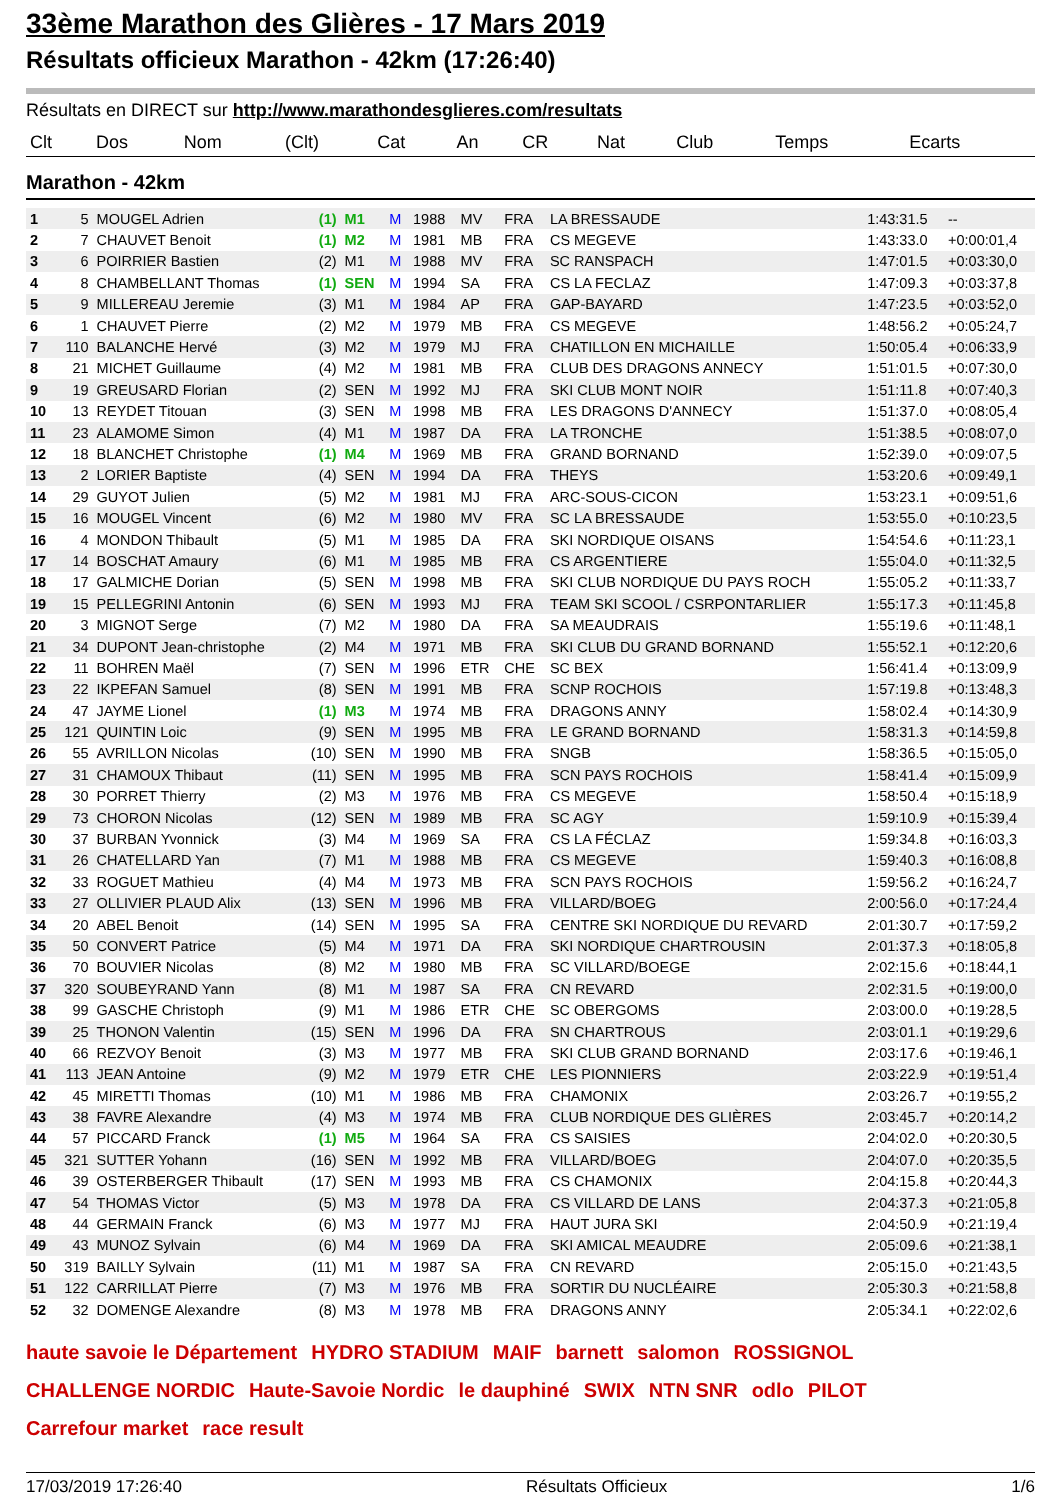33ème Marathon des Glières - 17 Mars 2019
Résultats officieux Marathon - 42km (17:26:40)
Résultats en DIRECT sur http://www.marathondesglieres.com/resultats
| Clt | Dos | Nom | (Clt) | Cat | An | CR | Nat | Club | Temps | Ecarts |
| --- | --- | --- | --- | --- | --- | --- | --- | --- | --- | --- |
Marathon - 42km
| 1 | 5 | MOUGEL Adrien | (1) | M1 | M | 1988 | MV | FRA | LA BRESSAUDE | 1:43:31.5 | -- |
| 2 | 7 | CHAUVET Benoit | (1) | M2 | M | 1981 | MB | FRA | CS MEGEVE | 1:43:33.0 | +0:00:01,4 |
| 3 | 6 | POIRRIER Bastien | (2) | M1 | M | 1988 | MV | FRA | SC RANSPACH | 1:47:01.5 | +0:03:30,0 |
| 4 | 8 | CHAMBELLANT Thomas | (1) | SEN | M | 1994 | SA | FRA | CS LA FECLAZ | 1:47:09.3 | +0:03:37,8 |
| 5 | 9 | MILLEREAU Jeremie | (3) | M1 | M | 1984 | AP | FRA | GAP-BAYARD | 1:47:23.5 | +0:03:52,0 |
| 6 | 1 | CHAUVET Pierre | (2) | M2 | M | 1979 | MB | FRA | CS MEGEVE | 1:48:56.2 | +0:05:24,7 |
| 7 | 110 | BALANCHE Hervé | (3) | M2 | M | 1979 | MJ | FRA | CHATILLON EN MICHAILLE | 1:50:05.4 | +0:06:33,9 |
| 8 | 21 | MICHET Guillaume | (4) | M2 | M | 1981 | MB | FRA | CLUB DES DRAGONS ANNECY | 1:51:01.5 | +0:07:30,0 |
| 9 | 19 | GREUSARD Florian | (2) | SEN | M | 1992 | MJ | FRA | SKI CLUB MONT NOIR | 1:51:11.8 | +0:07:40,3 |
| 10 | 13 | REYDET Titouan | (3) | SEN | M | 1998 | MB | FRA | LES DRAGONS D'ANNECY | 1:51:37.0 | +0:08:05,4 |
| 11 | 23 | ALAMOME Simon | (4) | M1 | M | 1987 | DA | FRA | LA TRONCHE | 1:51:38.5 | +0:08:07,0 |
| 12 | 18 | BLANCHET Christophe | (1) | M4 | M | 1969 | MB | FRA | GRAND BORNAND | 1:52:39.0 | +0:09:07,5 |
| 13 | 2 | LORIER Baptiste | (4) | SEN | M | 1994 | DA | FRA | THEYS | 1:53:20.6 | +0:09:49,1 |
| 14 | 29 | GUYOT Julien | (5) | M2 | M | 1981 | MJ | FRA | ARC-SOUS-CICON | 1:53:23.1 | +0:09:51,6 |
| 15 | 16 | MOUGEL Vincent | (6) | M2 | M | 1980 | MV | FRA | SC LA BRESSAUDE | 1:53:55.0 | +0:10:23,5 |
| 16 | 4 | MONDON Thibault | (5) | M1 | M | 1985 | DA | FRA | SKI NORDIQUE OISANS | 1:54:54.6 | +0:11:23,1 |
| 17 | 14 | BOSCHAT Amaury | (6) | M1 | M | 1985 | MB | FRA | CS ARGENTIERE | 1:55:04.0 | +0:11:32,5 |
| 18 | 17 | GALMICHE Dorian | (5) | SEN | M | 1998 | MB | FRA | SKI CLUB NORDIQUE DU PAYS ROCH | 1:55:05.2 | +0:11:33,7 |
| 19 | 15 | PELLEGRINI Antonin | (6) | SEN | M | 1993 | MJ | FRA | TEAM SKI SCOOL / CSRPONTARLIER | 1:55:17.3 | +0:11:45,8 |
| 20 | 3 | MIGNOT Serge | (7) | M2 | M | 1980 | DA | FRA | SA MEAUDRAIS | 1:55:19.6 | +0:11:48,1 |
| 21 | 34 | DUPONT Jean-christophe | (2) | M4 | M | 1971 | MB | FRA | SKI CLUB DU GRAND BORNAND | 1:55:52.1 | +0:12:20,6 |
| 22 | 11 | BOHREN Maël | (7) | SEN | M | 1996 | ETR | CHE | SC BEX | 1:56:41.4 | +0:13:09,9 |
| 23 | 22 | IKPEFAN Samuel | (8) | SEN | M | 1991 | MB | FRA | SCNP ROCHOIS | 1:57:19.8 | +0:13:48,3 |
| 24 | 47 | JAYME Lionel | (1) | M3 | M | 1974 | MB | FRA | DRAGONS ANNY | 1:58:02.4 | +0:14:30,9 |
| 25 | 121 | QUINTIN Loic | (9) | SEN | M | 1995 | MB | FRA | LE GRAND BORNAND | 1:58:31.3 | +0:14:59,8 |
| 26 | 55 | AVRILLON Nicolas | (10) | SEN | M | 1990 | MB | FRA | SNGB | 1:58:36.5 | +0:15:05,0 |
| 27 | 31 | CHAMOUX Thibaut | (11) | SEN | M | 1995 | MB | FRA | SCN PAYS ROCHOIS | 1:58:41.4 | +0:15:09,9 |
| 28 | 30 | PORRET Thierry | (2) | M3 | M | 1976 | MB | FRA | CS MEGEVE | 1:58:50.4 | +0:15:18,9 |
| 29 | 73 | CHORON Nicolas | (12) | SEN | M | 1989 | MB | FRA | SC AGY | 1:59:10.9 | +0:15:39,4 |
| 30 | 37 | BURBAN Yvonnick | (3) | M4 | M | 1969 | SA | FRA | CS LA FÉCLAZ | 1:59:34.8 | +0:16:03,3 |
| 31 | 26 | CHATELLARD Yan | (7) | M1 | M | 1988 | MB | FRA | CS MEGEVE | 1:59:40.3 | +0:16:08,8 |
| 32 | 33 | ROGUET Mathieu | (4) | M4 | M | 1973 | MB | FRA | SCN PAYS ROCHOIS | 1:59:56.2 | +0:16:24,7 |
| 33 | 27 | OLLIVIER PLAUD Alix | (13) | SEN | M | 1996 | MB | FRA | VILLARD/BOEG | 2:00:56.0 | +0:17:24,4 |
| 34 | 20 | ABEL Benoit | (14) | SEN | M | 1995 | SA | FRA | CENTRE SKI NORDIQUE DU REVARD | 2:01:30.7 | +0:17:59,2 |
| 35 | 50 | CONVERT Patrice | (5) | M4 | M | 1971 | DA | FRA | SKI NORDIQUE CHARTROUSIN | 2:01:37.3 | +0:18:05,8 |
| 36 | 70 | BOUVIER Nicolas | (8) | M2 | M | 1980 | MB | FRA | SC VILLARD/BOEGE | 2:02:15.6 | +0:18:44,1 |
| 37 | 320 | SOUBEYRAND Yann | (8) | M1 | M | 1987 | SA | FRA | CN REVARD | 2:02:31.5 | +0:19:00,0 |
| 38 | 99 | GASCHE Christoph | (9) | M1 | M | 1986 | ETR | CHE | SC OBERGOMS | 2:03:00.0 | +0:19:28,5 |
| 39 | 25 | THONON Valentin | (15) | SEN | M | 1996 | DA | FRA | SN CHARTROUS | 2:03:01.1 | +0:19:29,6 |
| 40 | 66 | REZVOY Benoit | (3) | M3 | M | 1977 | MB | FRA | SKI CLUB GRAND BORNAND | 2:03:17.6 | +0:19:46,1 |
| 41 | 113 | JEAN Antoine | (9) | M2 | M | 1979 | ETR | CHE | LES PIONNIERS | 2:03:22.9 | +0:19:51,4 |
| 42 | 45 | MIRETTI Thomas | (10) | M1 | M | 1986 | MB | FRA | CHAMONIX | 2:03:26.7 | +0:19:55,2 |
| 43 | 38 | FAVRE Alexandre | (4) | M3 | M | 1974 | MB | FRA | CLUB NORDIQUE DES GLIÈRES | 2:03:45.7 | +0:20:14,2 |
| 44 | 57 | PICCARD Franck | (1) | M5 | M | 1964 | SA | FRA | CS SAISIES | 2:04:02.0 | +0:20:30,5 |
| 45 | 321 | SUTTER Yohann | (16) | SEN | M | 1992 | MB | FRA | VILLARD/BOEG | 2:04:07.0 | +0:20:35,5 |
| 46 | 39 | OSTERBERGER Thibault | (17) | SEN | M | 1993 | MB | FRA | CS CHAMONIX | 2:04:15.8 | +0:20:44,3 |
| 47 | 54 | THOMAS Victor | (5) | M3 | M | 1978 | DA | FRA | CS VILLARD DE LANS | 2:04:37.3 | +0:21:05,8 |
| 48 | 44 | GERMAIN Franck | (6) | M3 | M | 1977 | MJ | FRA | HAUT JURA SKI | 2:04:50.9 | +0:21:19,4 |
| 49 | 43 | MUNOZ Sylvain | (6) | M4 | M | 1969 | DA | FRA | SKI AMICAL MEAUDRE | 2:05:09.6 | +0:21:38,1 |
| 50 | 319 | BAILLY Sylvain | (11) | M1 | M | 1987 | SA | FRA | CN REVARD | 2:05:15.0 | +0:21:43,5 |
| 51 | 122 | CARRILLAT Pierre | (7) | M3 | M | 1976 | MB | FRA | SORTIR DU NUCLÉAIRE | 2:05:30.3 | +0:21:58,8 |
| 52 | 32 | DOMENGE Alexandre | (8) | M3 | M | 1978 | MB | FRA | DRAGONS ANNY | 2:05:34.1 | +0:22:02,6 |
haute savoie le Département HYDRO STADIUM MAIF barnett salomon ROSSIGNOL CHALLENGE NORDIC Haute-Savoie Nordic le dauphiné SWIX NTN SNR odlo PILOT Carrefour market race result
17/03/2019 17:26:40 Résultats Officieux 1/6